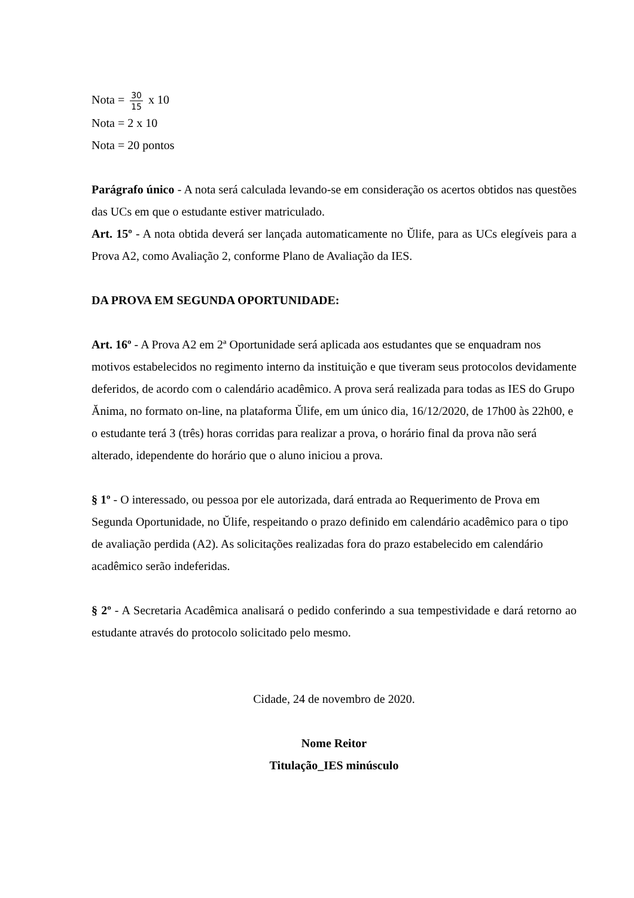Nota = 30 15 x 10
Nota = 2 x 10
Nota = 20 pontos
Parágrafo único - A nota será calculada levando-se em consideração os acertos obtidos nas questões das UCs em que o estudante estiver matriculado.
Art. 15º - A nota obtida deverá ser lançada automaticamente no Ŭlife, para as UCs elegíveis para a Prova A2, como Avaliação 2, conforme Plano de Avaliação da IES.
DA PROVA EM SEGUNDA OPORTUNIDADE:
Art. 16º - A Prova A2 em 2ª Oportunidade será aplicada aos estudantes que se enquadram nos motivos estabelecidos no regimento interno da instituição e que tiveram seus protocolos devidamente deferidos, de acordo com o calendário acadêmico. A prova será realizada para todas as IES do Grupo Ănima, no formato on-line, na plataforma Ŭlife, em um único dia, 16/12/2020, de 17h00 às 22h00, e o estudante terá 3 (três) horas corridas para realizar a prova, o horário final da prova não será alterado, idependente do horário que o aluno iniciou a prova.
§ 1º - O interessado, ou pessoa por ele autorizada, dará entrada ao Requerimento de Prova em Segunda Oportunidade, no Ŭlife, respeitando o prazo definido em calendário acadêmico para o tipo de avaliação perdida (A2). As solicitações realizadas fora do prazo estabelecido em calendário acadêmico serão indeferidas.
§ 2º - A Secretaria Acadêmica analisará o pedido conferindo a sua tempestividade e dará retorno ao estudante através do protocolo solicitado pelo mesmo.
Cidade, 24 de novembro de 2020.
Nome Reitor
Titulação_IES minúsculo